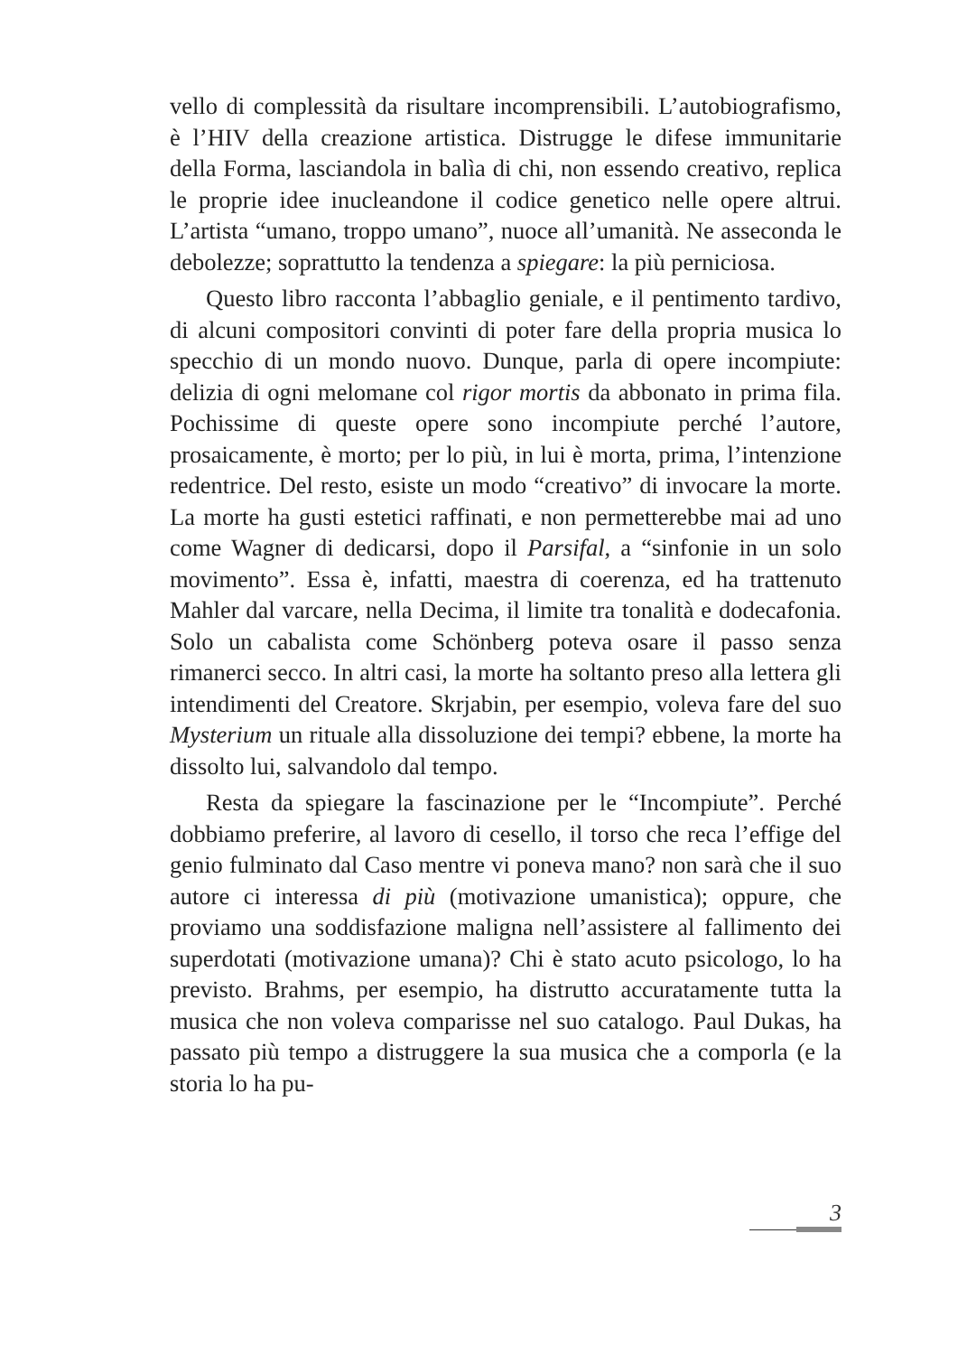vello di complessità da risultare incomprensibili. L’autobiografismo, è l’HIV della creazione artistica. Distrugge le difese immunitarie della Forma, lasciandola in balìa di chi, non essendo creativo, replica le proprie idee inucleandone il codice genetico nelle opere altrui. L’artista “umano, troppo umano”, nuoce all’umanità. Ne asseconda le debolezze; soprattutto la tendenza a spiegare: la più perniciosa.
Questo libro racconta l’abbaglio geniale, e il pentimento tardivo, di alcuni compositori convinti di poter fare della propria musica lo specchio di un mondo nuovo. Dunque, parla di opere incompiute: delizia di ogni melomane col rigor mortis da abbonato in prima fila. Pochissime di queste opere sono incompiute perché l’autore, prosaicamente, è morto; per lo più, in lui è morta, prima, l’intenzione redentrice. Del resto, esiste un modo “creativo” di invocare la morte. La morte ha gusti estetici raffinati, e non permetterebbe mai ad uno come Wagner di dedicarsi, dopo il Parsifal, a “sinfonie in un solo movimento”. Essa è, infatti, maestra di coerenza, ed ha trattenuto Mahler dal varcare, nella Decima, il limite tra tonalità e dodecafonia. Solo un cabalista come Schönberg poteva osare il passo senza rimanerci secco. In altri casi, la morte ha soltanto preso alla lettera gli intendimenti del Creatore. Skrjabin, per esempio, voleva fare del suo Mysterium un rituale alla dissoluzione dei tempi? ebbene, la morte ha dissolto lui, salvandolo dal tempo.
Resta da spiegare la fascinazione per le “Incompiute”. Perché dobbiamo preferire, al lavoro di cesello, il torso che reca l’effige del genio fulminato dal Caso mentre vi poneva mano? non sarà che il suo autore ci interessa di più (motivazione umanistica); oppure, che proviamo una soddisfazione maligna nell’assistere al fallimento dei superdotati (motivazione umana)? Chi è stato acuto psicologo, lo ha previsto. Brahms, per esempio, ha distrutto accuratamente tutta la musica che non voleva comparisse nel suo catalogo. Paul Dukas, ha passato più tempo a distruggere la sua musica che a comporla (e la storia lo ha pu-
3